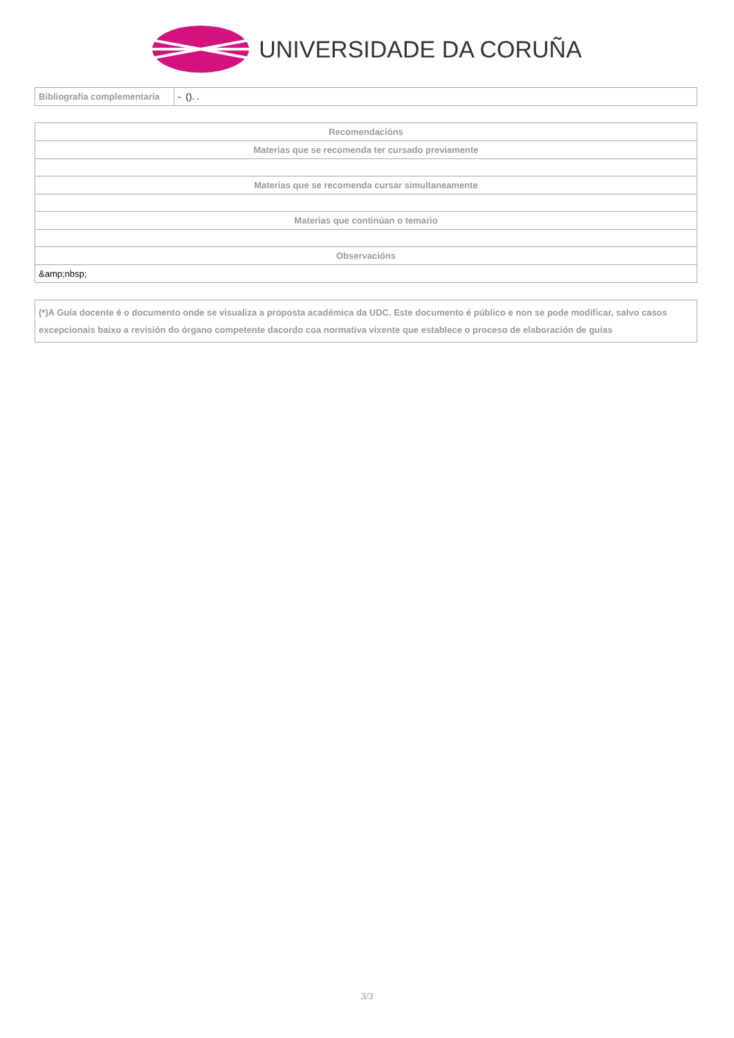UNIVERSIDADE DA CORUÑA
| Bibliografía complementaria | - (). . |
| Recomendacións |
| --- |
| Materias que se recomenda ter cursado previamente |
| Materias que se recomenda cursar simultaneamente |
| Materias que continúan o temario |
| Observacións |
| &amp;nbsp; |
| (*)A Guía docente é o documento onde se visualiza a proposta académica da UDC. Este documento é público e non se pode modificar, salvo casos excepcionais baixo a revisión do órgano competente dacordo coa normativa vixente que establece o proceso de elaboración de guías |
3/3